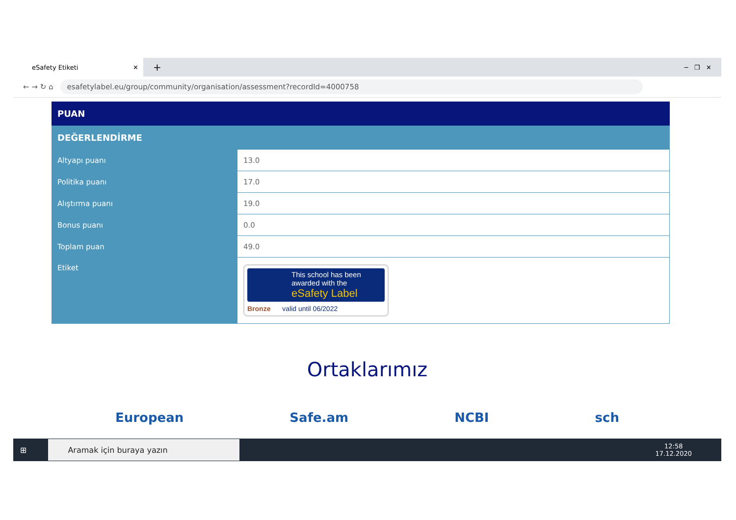eSafety Etiketi ✕
+ ─ ❐ ✕
← → ↻ ⌂
esafetylabel.eu/group/community/organisation/assessment?recordId=4000758
| PUAN | |
| --- | --- |
| DEĞERLENDİRME | |
| Altyapı puanı | 13.0 |
| Politika puanı | 17.0 |
| Alıştırma puanı | 19.0 |
| Bonus puanı | 0.0 |
| Toplam puan | 49.0 |
| Etiket | This school has been awarded with the eSafety Label Bronze valid until 06/2022 |
Ortaklarımız
European Safe.am NCBI sch
⊞
Aramak için buraya yazın
12:58
17.12.2020